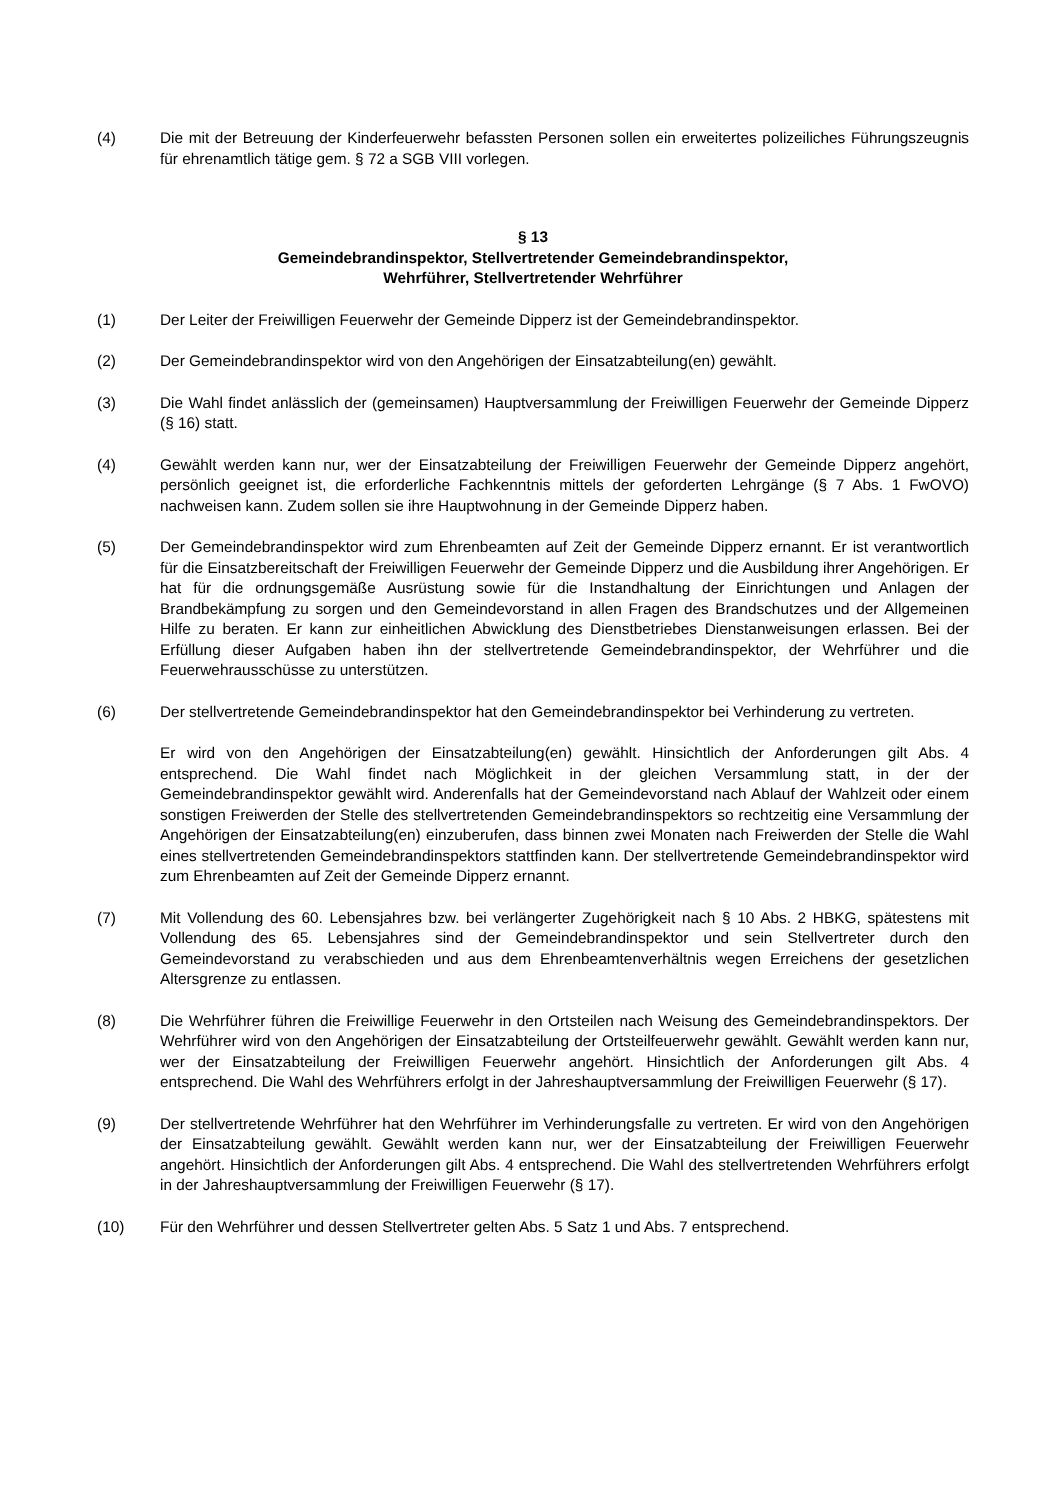(4) Die mit der Betreuung der Kinderfeuerwehr befassten Personen sollen ein erweitertes polizeiliches Führungszeugnis für ehrenamtlich tätige gem. § 72 a SGB VIII vorlegen.
§ 13
Gemeindebrandinspektor, Stellvertretender Gemeindebrandinspektor,
Wehrführer, Stellvertretender Wehrführer
(1) Der Leiter der Freiwilligen Feuerwehr der Gemeinde Dipperz ist der Gemeindebrandinspektor.
(2) Der Gemeindebrandinspektor wird von den Angehörigen der Einsatzabteilung(en) gewählt.
(3) Die Wahl findet anlässlich der (gemeinsamen) Hauptversammlung der Freiwilligen Feuerwehr der Gemeinde Dipperz (§ 16) statt.
(4) Gewählt werden kann nur, wer der Einsatzabteilung der Freiwilligen Feuerwehr der Gemeinde Dipperz angehört, persönlich geeignet ist, die erforderliche Fachkenntnis mittels der geforderten Lehrgänge (§ 7 Abs. 1 FwOVO) nachweisen kann. Zudem sollen sie ihre Hauptwohnung in der Gemeinde Dipperz haben.
(5) Der Gemeindebrandinspektor wird zum Ehrenbeamten auf Zeit der Gemeinde Dipperz ernannt. Er ist verantwortlich für die Einsatzbereitschaft der Freiwilligen Feuerwehr der Gemeinde Dipperz und die Ausbildung ihrer Angehörigen. Er hat für die ordnungsgemäße Ausrüstung sowie für die Instandhaltung der Einrichtungen und Anlagen der Brandbekämpfung zu sorgen und den Gemeindevorstand in allen Fragen des Brandschutzes und der Allgemeinen Hilfe zu beraten. Er kann zur einheitlichen Abwicklung des Dienstbetriebes Dienstanweisungen erlassen. Bei der Erfüllung dieser Aufgaben haben ihn der stellvertretende Gemeindebrandinspektor, der Wehrführer und die Feuerwehrausschüsse zu unterstützen.
(6) Der stellvertretende Gemeindebrandinspektor hat den Gemeindebrandinspektor bei Verhinderung zu vertreten.
Er wird von den Angehörigen der Einsatzabteilung(en) gewählt. Hinsichtlich der Anforderungen gilt Abs. 4 entsprechend. Die Wahl findet nach Möglichkeit in der gleichen Versammlung statt, in der der Gemeindebrandinspektor gewählt wird. Anderenfalls hat der Gemeindevorstand nach Ablauf der Wahlzeit oder einem sonstigen Freiwerden der Stelle des stellvertretenden Gemeindebrandinspektors so rechtzeitig eine Versammlung der Angehörigen der Einsatzabteilung(en) einzuberufen, dass binnen zwei Monaten nach Freiwerden der Stelle die Wahl eines stellvertretenden Gemeindebrandinspektors stattfinden kann. Der stellvertretende Gemeindebrandinspektor wird zum Ehrenbeamten auf Zeit der Gemeinde Dipperz ernannt.
(7) Mit Vollendung des 60. Lebensjahres bzw. bei verlängerter Zugehörigkeit nach § 10 Abs. 2 HBKG, spätestens mit Vollendung des 65. Lebensjahres sind der Gemeindebrandinspektor und sein Stellvertreter durch den Gemeindevorstand zu verabschieden und aus dem Ehrenbeamtenverhältnis wegen Erreichens der gesetzlichen Altersgrenze zu entlassen.
(8) Die Wehrführer führen die Freiwillige Feuerwehr in den Ortsteilen nach Weisung des Gemeindebrandinspektors. Der Wehrführer wird von den Angehörigen der Einsatzabteilung der Ortsteilfeuerwehr gewählt. Gewählt werden kann nur, wer der Einsatzabteilung der Freiwilligen Feuerwehr angehört. Hinsichtlich der Anforderungen gilt Abs. 4 entsprechend. Die Wahl des Wehrführers erfolgt in der Jahreshauptversammlung der Freiwilligen Feuerwehr (§ 17).
(9) Der stellvertretende Wehrführer hat den Wehrführer im Verhinderungsfalle zu vertreten. Er wird von den Angehörigen der Einsatzabteilung gewählt. Gewählt werden kann nur, wer der Einsatzabteilung der Freiwilligen Feuerwehr angehört. Hinsichtlich der Anforderungen gilt Abs. 4 entsprechend. Die Wahl des stellvertretenden Wehrführers erfolgt in der Jahreshauptversammlung der Freiwilligen Feuerwehr (§ 17).
(10) Für den Wehrführer und dessen Stellvertreter gelten Abs. 5 Satz 1 und Abs. 7 entsprechend.